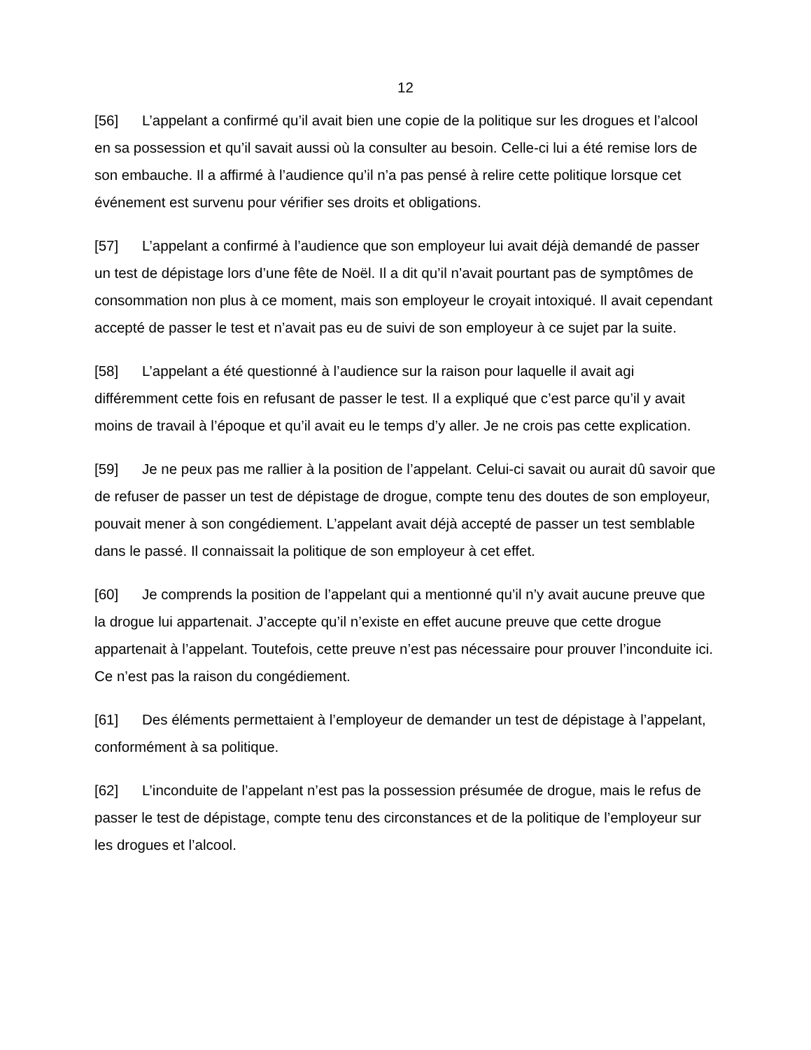12
[56] L’appelant a confirmé qu’il avait bien une copie de la politique sur les drogues et l’alcool en sa possession et qu’il savait aussi où la consulter au besoin. Celle-ci lui a été remise lors de son embauche. Il a affirmé à l’audience qu’il n’a pas pensé à relire cette politique lorsque cet événement est survenu pour vérifier ses droits et obligations.
[57] L’appelant a confirmé à l’audience que son employeur lui avait déjà demandé de passer un test de dépistage lors d’une fête de Noël. Il a dit qu’il n’avait pourtant pas de symptômes de consommation non plus à ce moment, mais son employeur le croyait intoxiqué. Il avait cependant accepté de passer le test et n’avait pas eu de suivi de son employeur à ce sujet par la suite.
[58] L’appelant a été questionné à l’audience sur la raison pour laquelle il avait agi différemment cette fois en refusant de passer le test. Il a expliqué que c’est parce qu’il y avait moins de travail à l’époque et qu’il avait eu le temps d’y aller. Je ne crois pas cette explication.
[59] Je ne peux pas me rallier à la position de l’appelant. Celui-ci savait ou aurait dû savoir que de refuser de passer un test de dépistage de drogue, compte tenu des doutes de son employeur, pouvait mener à son congédiement. L’appelant avait déjà accepté de passer un test semblable dans le passé. Il connaissait la politique de son employeur à cet effet.
[60] Je comprends la position de l’appelant qui a mentionné qu’il n’y avait aucune preuve que la drogue lui appartenait. J’accepte qu’il n’existe en effet aucune preuve que cette drogue appartenait à l’appelant. Toutefois, cette preuve n’est pas nécessaire pour prouver l’inconduite ici. Ce n’est pas la raison du congédiement.
[61] Des éléments permettaient à l’employeur de demander un test de dépistage à l’appelant, conformément à sa politique.
[62] L’inconduite de l’appelant n’est pas la possession présumée de drogue, mais le refus de passer le test de dépistage, compte tenu des circonstances et de la politique de l’employeur sur les drogues et l’alcool.